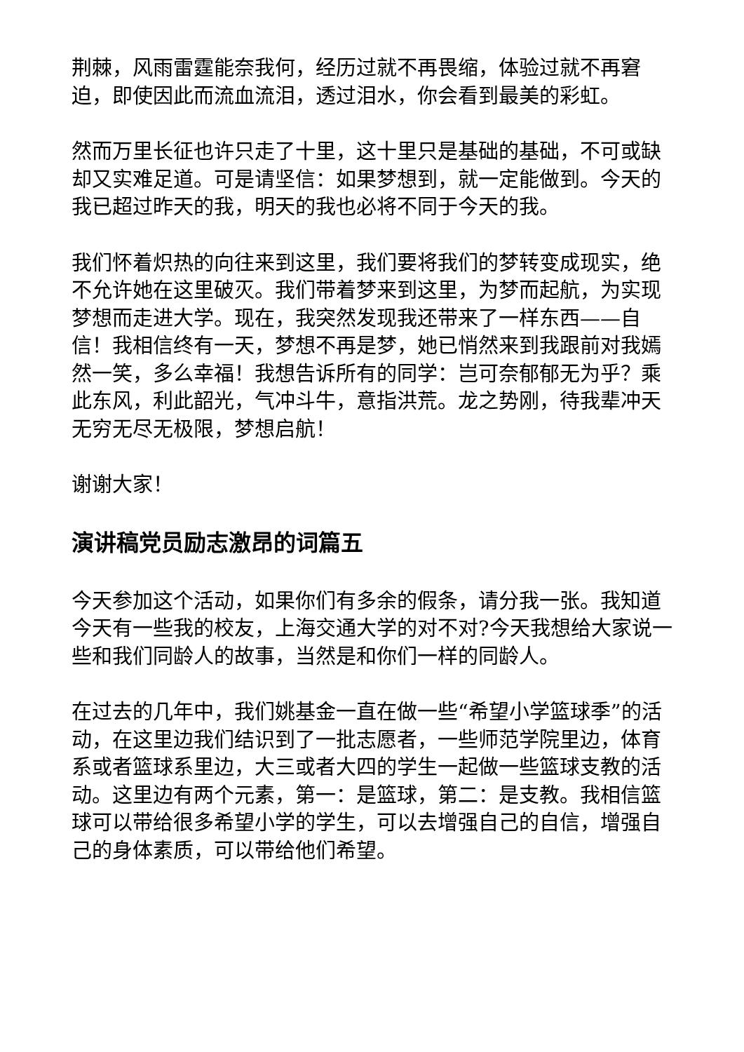荆棘，风雨雷霆能奈我何，经历过就不再畏缩，体验过就不再窘迫，即使因此而流血流泪，透过泪水，你会看到最美的彩虹。
然而万里长征也许只走了十里，这十里只是基础的基础，不可或缺却又实难足道。可是请坚信：如果梦想到，就一定能做到。今天的我已超过昨天的我，明天的我也必将不同于今天的我。
我们怀着炽热的向往来到这里，我们要将我们的梦转变成现实，绝不允许她在这里破灭。我们带着梦来到这里，为梦而起航，为实现梦想而走进大学。现在，我突然发现我还带来了一样东西——自信！我相信终有一天，梦想不再是梦，她已悄然来到我跟前对我嫣然一笑，多么幸福！我想告诉所有的同学：岂可奈郁郁无为乎？乘此东风，利此韶光，气冲斗牛，意指洪荒。龙之势刚，待我辈冲天无穷无尽无极限，梦想启航！
谢谢大家！
演讲稿党员励志激昂的词篇五
今天参加这个活动，如果你们有多余的假条，请分我一张。我知道今天有一些我的校友，上海交通大学的对不对?今天我想给大家说一些和我们同龄人的故事，当然是和你们一样的同龄人。
在过去的几年中，我们姚基金一直在做一些“希望小学篮球季”的活动，在这里边我们结识到了一批志愿者，一些师范学院里边，体育系或者篮球系里边，大三或者大四的学生一起做一些篮球支教的活动。这里边有两个元素，第一：是篮球，第二：是支教。我相信篮球可以带给很多希望小学的学生，可以去增强自己的自信，增强自己的身体素质，可以带给他们希望。